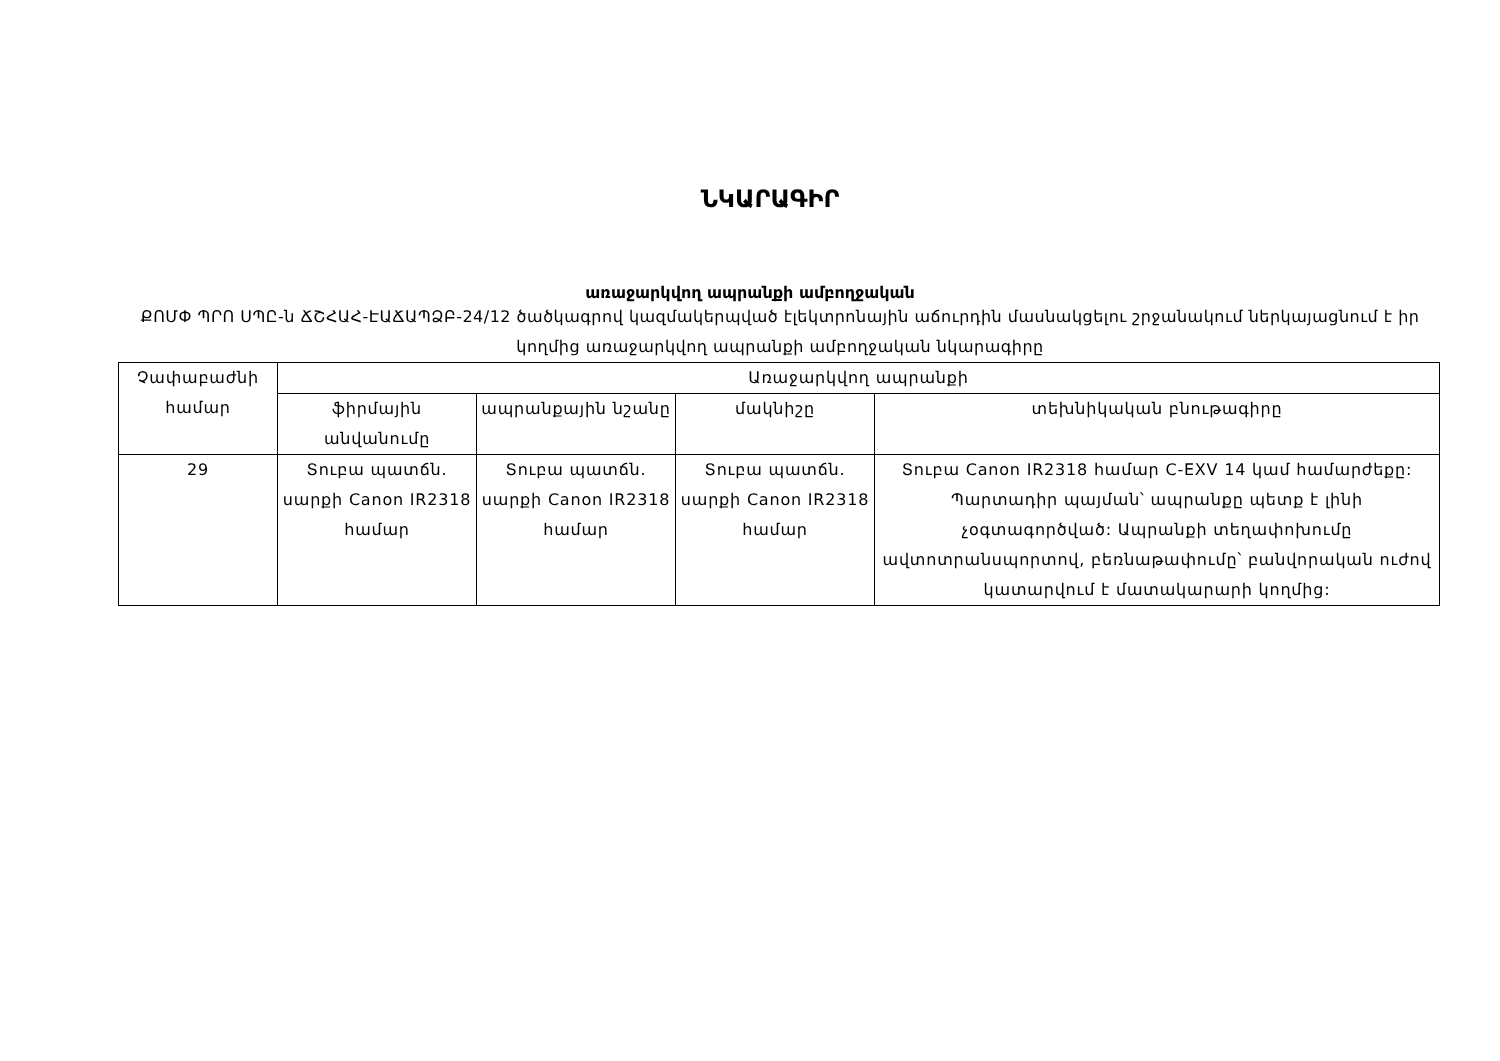ՆԿԱՐԱԳԻՐ
առաջարկվող ապրանքի ամբողջական
ՔՈՄՓ ՊՐՈ ՍՊԸ-ն ՃՇՀԱՀ-ԷԱՃԱՊՁԲ-24/12 ծածկագրով կազմակերպված էլեկտրոնային աճուրդին մասնակցելու շրջանակում ներկայացնում է իր կողմից առաջարկվող ապրանքի ամբողջական նկարագիրը
| Չափաբաժնի համար | Առաջարկվող ապրանքի | | | |
| --- | --- | --- | --- | --- |
| | ֆիրմային անվանումը | ապրանքային նշանը | մակնիշը | տեխնիկական բնութագիրը |
| 29 | Տուբա պատճն. սարքի Canon IR2318 համար | Տուբա պատճն. սարքի Canon IR2318 համար | Տուբա պատճն. սարքի Canon IR2318 համար | Տուբա Canon IR2318 համար C-EXV 14 կամ համարժեքը: Պարտադիր պայման՝ ապրանքը պետք է լինի չօգտագործված: Ապրանքի տեղափոխումը ավտոտրանսպորտով, բեռնաթափումը՝ բանվորական ուժով կատարվում է մատակարարի կողմից: |